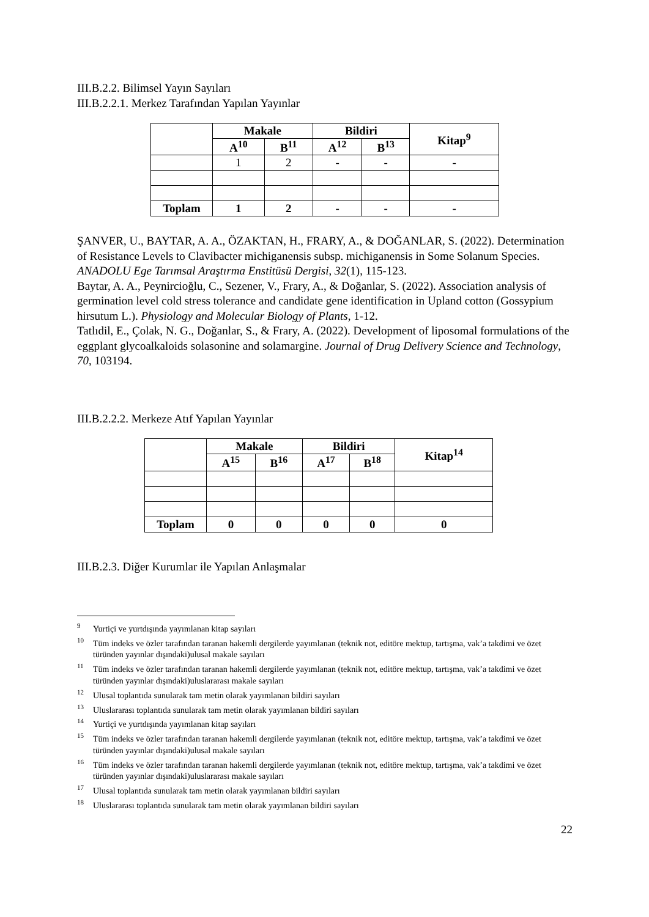III.B.2.2. Bilimsel Yayın Sayıları
III.B.2.2.1. Merkez Tarafından Yapılan Yayınlar
| | Makale | | Bildiri | | Kitap<sup>9</sup> |
| --- | --- | --- | --- | --- | --- |
| | A<sup>10</sup> | B<sup>11</sup> | A<sup>12</sup> | B<sup>13</sup> | |
| | 1 | 2 | - | - | - |
| Toplam | 1 | 2 | - | - | - |
ŞANVER, U., BAYTAR, A. A., ÖZAKTAN, H., FRARY, A., & DOĞANLAR, S. (2022). Determination of Resistance Levels to Clavibacter michiganensis subsp. michiganensis in Some Solanum Species. ANADOLU Ege Tarımsal Araştırma Enstitüsü Dergisi, 32(1), 115-123.
Baytar, A. A., Peynircioğlu, C., Sezener, V., Frary, A., & Doğanlar, S. (2022). Association analysis of germination level cold stress tolerance and candidate gene identification in Upland cotton (Gossypium hirsutum L.). Physiology and Molecular Biology of Plants, 1-12.
Tatlıdil, E., Çolak, N. G., Doğanlar, S., & Frary, A. (2022). Development of liposomal formulations of the eggplant glycoalkaloids solasonine and solamargine. Journal of Drug Delivery Science and Technology, 70, 103194.
III.B.2.2.2. Merkeze Atıf Yapılan Yayınlar
| | Makale | | Bildiri | | Kitap<sup>14</sup> |
| --- | --- | --- | --- | --- | --- |
| | A<sup>15</sup> | B<sup>16</sup> | A<sup>17</sup> | B<sup>18</sup> | |
| Toplam | 0 | 0 | 0 | 0 | 0 |
III.B.2.3. Diğer Kurumlar ile Yapılan Anlaşmalar
<sup>9</sup> Yurtiçi ve yurtdışında yayımlanan kitap sayıları
<sup>10</sup> Tüm indeks ve özler tarafından taranan hakemli dergilerde yayımlanan (teknik not, editöre mektup, tartışma, vak’a takdimi ve özet türünden yayınlar dışındaki)ulusal makale sayıları
<sup>11</sup> Tüm indeks ve özler tarafından taranan hakemli dergilerde yayımlanan (teknik not, editöre mektup, tartışma, vak’a takdimi ve özet türünden yayınlar dışındaki)uluslararası makale sayıları
<sup>12</sup> Ulusal toplantıda sunularak tam metin olarak yayımlanan bildiri sayıları
<sup>13</sup> Uluslararası toplantıda sunularak tam metin olarak yayımlanan bildiri sayıları
<sup>14</sup> Yurtiçi ve yurtdışında yayımlanan kitap sayıları
<sup>15</sup> Tüm indeks ve özler tarafından taranan hakemli dergilerde yayımlanan (teknik not, editöre mektup, tartışma, vak’a takdimi ve özet türünden yayınlar dışındaki)ulusal makale sayıları
<sup>16</sup> Tüm indeks ve özler tarafından taranan hakemli dergilerde yayımlanan (teknik not, editöre mektup, tartışma, vak’a takdimi ve özet türünden yayınlar dışındaki)uluslararası makale sayıları
<sup>17</sup> Ulusal toplantıda sunularak tam metin olarak yayımlanan bildiri sayıları
<sup>18</sup> Uluslararası toplantıda sunularak tam metin olarak yayımlanan bildiri sayıları
22